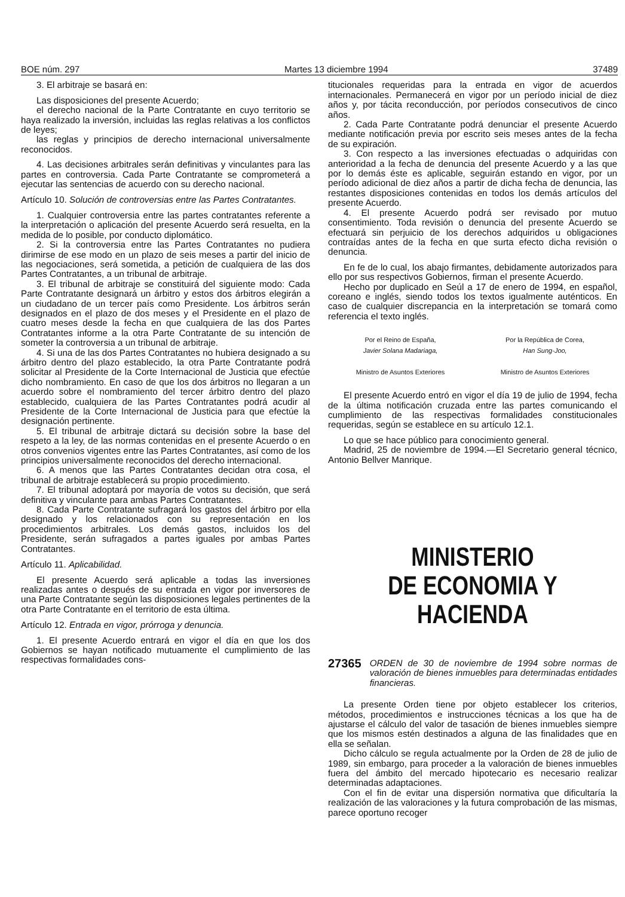BOE núm. 297 Martes 13 diciembre 1994 37489
3. El arbitraje se basará en:
Las disposiciones del presente Acuerdo;
el derecho nacional de la Parte Contratante en cuyo territorio se haya realizado la inversión, incluidas las reglas relativas a los conflictos de leyes;
las reglas y principios de derecho internacional universalmente reconocidos.
4. Las decisiones arbitrales serán definitivas y vinculantes para las partes en controversia. Cada Parte Contratante se comprometerá a ejecutar las sentencias de acuerdo con su derecho nacional.
Artículo 10. Solución de controversias entre las Partes Contratantes.
1. Cualquier controversia entre las partes contratantes referente a la interpretación o aplicación del presente Acuerdo será resuelta, en la medida de lo posible, por conducto diplomático.
2. Si la controversia entre las Partes Contratantes no pudiera dirimirse de ese modo en un plazo de seis meses a partir del inicio de las negociaciones, será sometida, a petición de cualquiera de las dos Partes Contratantes, a un tribunal de arbitraje.
3. El tribunal de arbitraje se constituirá del siguiente modo: Cada Parte Contratante designará un árbitro y estos dos árbitros elegirán a un ciudadano de un tercer país como Presidente. Los árbitros serán designados en el plazo de dos meses y el Presidente en el plazo de cuatro meses desde la fecha en que cualquiera de las dos Partes Contratantes informe a la otra Parte Contratante de su intención de someter la controversia a un tribunal de arbitraje.
4. Si una de las dos Partes Contratantes no hubiera designado a su árbitro dentro del plazo establecido, la otra Parte Contratante podrá solicitar al Presidente de la Corte Internacional de Justicia que efectúe dicho nombramiento. En caso de que los dos árbitros no llegaran a un acuerdo sobre el nombramiento del tercer árbitro dentro del plazo establecido, cualquiera de las Partes Contratantes podrá acudir al Presidente de la Corte Internacional de Justicia para que efectúe la designación pertinente.
5. El tribunal de arbitraje dictará su decisión sobre la base del respeto a la ley, de las normas contenidas en el presente Acuerdo o en otros convenios vigentes entre las Partes Contratantes, así como de los principios universalmente reconocidos del derecho internacional.
6. A menos que las Partes Contratantes decidan otra cosa, el tribunal de arbitraje establecerá su propio procedimiento.
7. El tribunal adoptará por mayoría de votos su decisión, que será definitiva y vinculante para ambas Partes Contratantes.
8. Cada Parte Contratante sufragará los gastos del árbitro por ella designado y los relacionados con su representación en los procedimientos arbitrales. Los demás gastos, incluidos los del Presidente, serán sufragados a partes iguales por ambas Partes Contratantes.
Artículo 11. Aplicabilidad.
El presente Acuerdo será aplicable a todas las inversiones realizadas antes o después de su entrada en vigor por inversores de una Parte Contratante según las disposiciones legales pertinentes de la otra Parte Contratante en el territorio de esta última.
Artículo 12. Entrada en vigor, prórroga y denuncia.
1. El presente Acuerdo entrará en vigor el día en que los dos Gobiernos se hayan notificado mutuamente el cumplimiento de las respectivas formalidades cons-
titucionales requeridas para la entrada en vigor de acuerdos internacionales. Permanecerá en vigor por un período inicial de diez años y, por tácita reconducción, por períodos consecutivos de cinco años.
2. Cada Parte Contratante podrá denunciar el presente Acuerdo mediante notificación previa por escrito seis meses antes de la fecha de su expiración.
3. Con respecto a las inversiones efectuadas o adquiridas con anterioridad a la fecha de denuncia del presente Acuerdo y a las que por lo demás éste es aplicable, seguirán estando en vigor, por un período adicional de diez años a partir de dicha fecha de denuncia, las restantes disposiciones contenidas en todos los demás artículos del presente Acuerdo.
4. El presente Acuerdo podrá ser revisado por mutuo consentimiento. Toda revisión o denuncia del presente Acuerdo se efectuará sin perjuicio de los derechos adquiridos u obligaciones contraídas antes de la fecha en que surta efecto dicha revisión o denuncia.
En fe de lo cual, los abajo firmantes, debidamente autorizados para ello por sus respectivos Gobiernos, firman el presente Acuerdo.
Hecho por duplicado en Seúl a 17 de enero de 1994, en español, coreano e inglés, siendo todos los textos igualmente auténticos. En caso de cualquier discrepancia en la interpretación se tomará como referencia el texto inglés.
Por el Reino de España,
Javier Solana Madariaga,
Ministro de Asuntos Exteriores
Por la República de Corea,
Han Sung-Joo,
Ministro de Asuntos Exteriores
El presente Acuerdo entró en vigor el día 19 de julio de 1994, fecha de la última notificación cruzada entre las partes comunicando el cumplimiento de las respectivas formalidades constitucionales requeridas, según se establece en su artículo 12.1.
Lo que se hace público para conocimiento general.
Madrid, 25 de noviembre de 1994.—El Secretario general técnico, Antonio Bellver Manrique.
MINISTERIO
DE ECONOMIA Y HACIENDA
27365 ORDEN de 30 de noviembre de 1994 sobre normas de valoración de bienes inmuebles para determinadas entidades financieras.
La presente Orden tiene por objeto establecer los criterios, métodos, procedimientos e instrucciones técnicas a los que ha de ajustarse el cálculo del valor de tasación de bienes inmuebles siempre que los mismos estén destinados a alguna de las finalidades que en ella se señalan.
Dicho cálculo se regula actualmente por la Orden de 28 de julio de 1989, sin embargo, para proceder a la valoración de bienes inmuebles fuera del ámbito del mercado hipotecario es necesario realizar determinadas adaptaciones.
Con el fin de evitar una dispersión normativa que dificultaría la realización de las valoraciones y la futura comprobación de las mismas, parece oportuno recoger